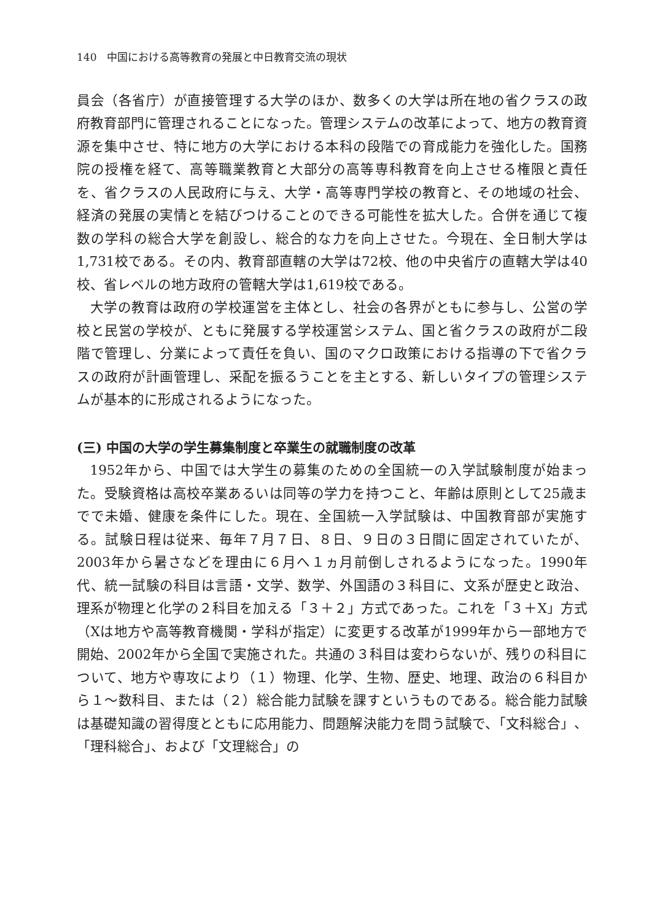140　中国における高等教育の発展と中日教育交流の現状
員会（各省庁）が直接管理する大学のほか、数多くの大学は所在地の省クラスの政府教育部門に管理されることになった。管理システムの改革によって、地方の教育資源を集中させ、特に地方の大学における本科の段階での育成能力を強化した。国務院の授権を経て、高等職業教育と大部分の高等専科教育を向上させる権限と責任を、省クラスの人民政府に与え、大学・高等専門学校の教育と、その地域の社会、経済の発展の実情とを結びつけることのできる可能性を拡大した。合併を通じて複数の学科の総合大学を創設し、総合的な力を向上させた。今現在、全日制大学は1,731校である。その内、教育部直轄の大学は72校、他の中央省庁の直轄大学は40校、省レベルの地方政府の管轄大学は1,619校である。
大学の教育は政府の学校運営を主体とし、社会の各界がともに参与し、公営の学校と民営の学校が、ともに発展する学校運営システム、国と省クラスの政府が二段階で管理し、分業によって責任を負い、国のマクロ政策における指導の下で省クラスの政府が計画管理し、采配を振るうことを主とする、新しいタイプの管理システムが基本的に形成されるようになった。
(三) 中国の大学の学生募集制度と卒業生の就職制度の改革
1952年から、中国では大学生の募集のための全国統一の入学試験制度が始まった。受験資格は高校卒業あるいは同等の学力を持つこと、年齢は原則として25歳までで未婚、健康を条件にした。現在、全国統一入学試験は、中国教育部が実施する。試験日程は従来、毎年７月７日、８日、９日の３日間に固定されていたが、2003年から暑さなどを理由に６月へ１ヵ月前倒しされるようになった。1990年代、統一試験の科目は言語・文学、数学、外国語の３科目に、文系が歴史と政治、理系が物理と化学の２科目を加える「３＋２」方式であった。これを「３＋X」方式（Xは地方や高等教育機関・学科が指定）に変更する改革が1999年から一部地方で開始、2002年から全国で実施された。共通の３科目は変わらないが、残りの科目について、地方や専攻により（１）物理、化学、生物、歴史、地理、政治の６科目から１～数科目、または（２）総合能力試験を課すというものである。総合能力試験は基礎知識の習得度とともに応用能力、問題解決能力を問う試験で、「文科総合」、「理科総合」、および「文理総合」の